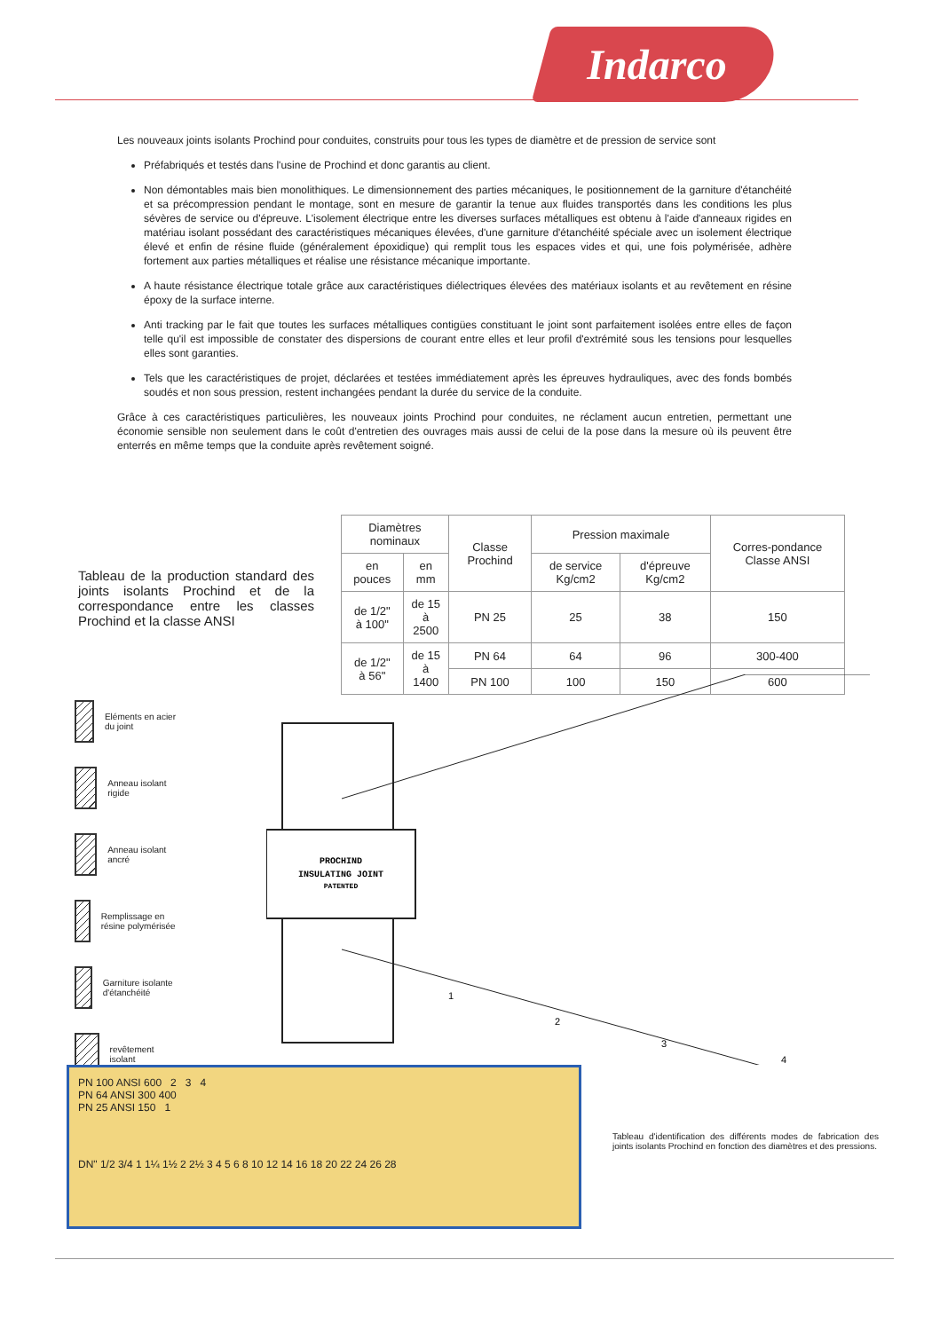Indarco
Les nouveaux joints isolants Prochind pour conduites, construits pour tous les types de diamètre et de pression de service sont
Préfabriqués et testés dans l'usine de Prochind et donc garantis au client.
Non démontables mais bien monolithiques. Le dimensionnement des parties mécaniques, le positionnement de la garniture d'étanchéité et sa précompression pendant le montage, sont en mesure de garantir la tenue aux fluides transportés dans les conditions les plus sévères de service ou d'épreuve. L'isolement électrique entre les diverses surfaces métalliques est obtenu à l'aide d'anneaux rigides en matériau isolant possédant des caractéristiques mécaniques élevées, d'une garniture d'étanchéité spéciale avec un isolement électrique élevé et enfin de résine fluide (généralement époxidique) qui remplit tous les espaces vides et qui, une fois polymérisée, adhère fortement aux parties métalliques et réalise une résistance mécanique importante.
A haute résistance électrique totale grâce aux caractéristiques diélectriques élevées des matériaux isolants et au revêtement en résine époxy de la surface interne.
Anti tracking par le fait que toutes les surfaces métalliques contigües constituant le joint sont parfaitement isolées entre elles de façon telle qu'il est impossible de constater des dispersions de courant entre elles et leur profil d'extrémité sous les tensions pour lesquelles elles sont garanties.
Tels que les caractéristiques de projet, déclarées et testées immédiatement après les épreuves hydrauliques, avec des fonds bombés soudés et non sous pression, restent inchangées pendant la durée du service de la conduite.
Grâce à ces caractéristiques particulières, les nouveaux joints Prochind pour conduites, ne réclament aucun entretien, permettant une économie sensible non seulement dans le coût d'entretien des ouvrages mais aussi de celui de la pose dans la mesure où ils peuvent être enterrés en même temps que la conduite après revêtement soigné.
Tableau de la production standard des joints isolants Prochind et de la correspondance entre les classes Prochind et la classe ANSI
| Diamètres nominaux | | Classe Prochind | Pression maximale | | Corres-pondance Classe ANSI |
| --- | --- | --- | --- | --- | --- |
| en pouces | en mm | | de service Kg/cm2 | d'épreuve Kg/cm2 | |
| de 1/2" à 100" | de 15 à 2500 | PN 25 | 25 | 38 | 150 |
| de 1/2" à 56" | de 15 à 1400 | PN 64 | 64 | 96 | 300-400 |
| | | PN 100 | 100 | 150 | 600 |
Eléments en acier du joint
Anneau isolant rigide
Anneau isolant ancré
Remplissage en résine polymérisée
Garniture isolante d'étanchéité
revêtement isolant
PROCHIND
INSULATING JOINT
PATENTED
1
2
3
4
PN 100 ANSI 600 2 3 4
PN 64 ANSI 300 400
PN 25 ANSI 150 1
DN" 1/2 3/4 1 1¼ 1½ 2 2½ 3 4 5 6 8 10 12 14 16 18 20 22 24 26 28
Tableau d'identification des différents modes de fabrication des joints isolants Prochind en fonction des diamètres et des pressions.